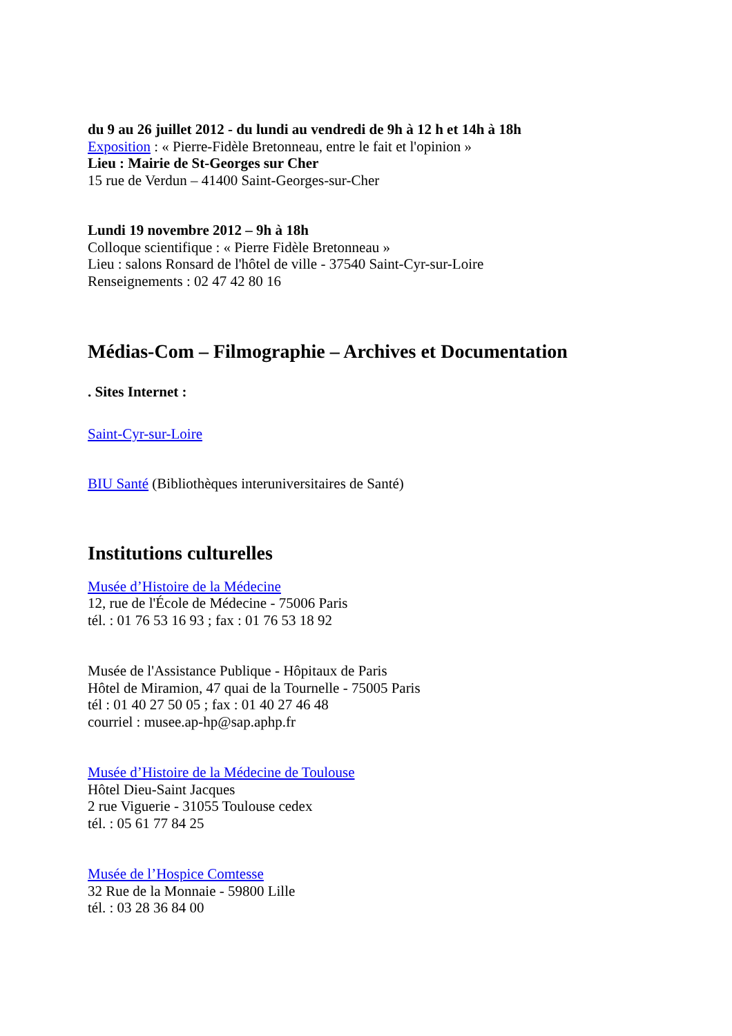du 9 au 26 juillet 2012 - du lundi au vendredi de 9h à 12 h et 14h à 18h
Exposition : « Pierre-Fidèle Bretonneau, entre le fait et l'opinion »
Lieu : Mairie de St-Georges sur Cher
15 rue de Verdun – 41400 Saint-Georges-sur-Cher
Lundi 19 novembre 2012 – 9h à 18h
Colloque scientifique : « Pierre Fidèle Bretonneau »
Lieu : salons Ronsard de l'hôtel de ville - 37540 Saint-Cyr-sur-Loire
Renseignements : 02 47 42 80 16
Médias-Com – Filmographie – Archives et Documentation
. Sites Internet :
Saint-Cyr-sur-Loire
BIU Santé (Bibliothèques interuniversitaires de Santé)
Institutions culturelles
Musée d’Histoire de la Médecine
12, rue de l'École de Médecine - 75006 Paris
tél. : 01 76 53 16 93 ; fax : 01 76 53 18 92
Musée de l'Assistance Publique - Hôpitaux de Paris
Hôtel de Miramion, 47 quai de la Tournelle - 75005 Paris
tél : 01 40 27 50 05 ; fax : 01 40 27 46 48
courriel : musee.ap-hp@sap.aphp.fr
Musée d’Histoire de la Médecine de Toulouse
Hôtel Dieu-Saint Jacques
2 rue Viguerie - 31055 Toulouse cedex
tél. : 05 61 77 84 25
Musée de l’Hospice Comtesse
32 Rue de la Monnaie - 59800 Lille
tél. : 03 28 36 84 00